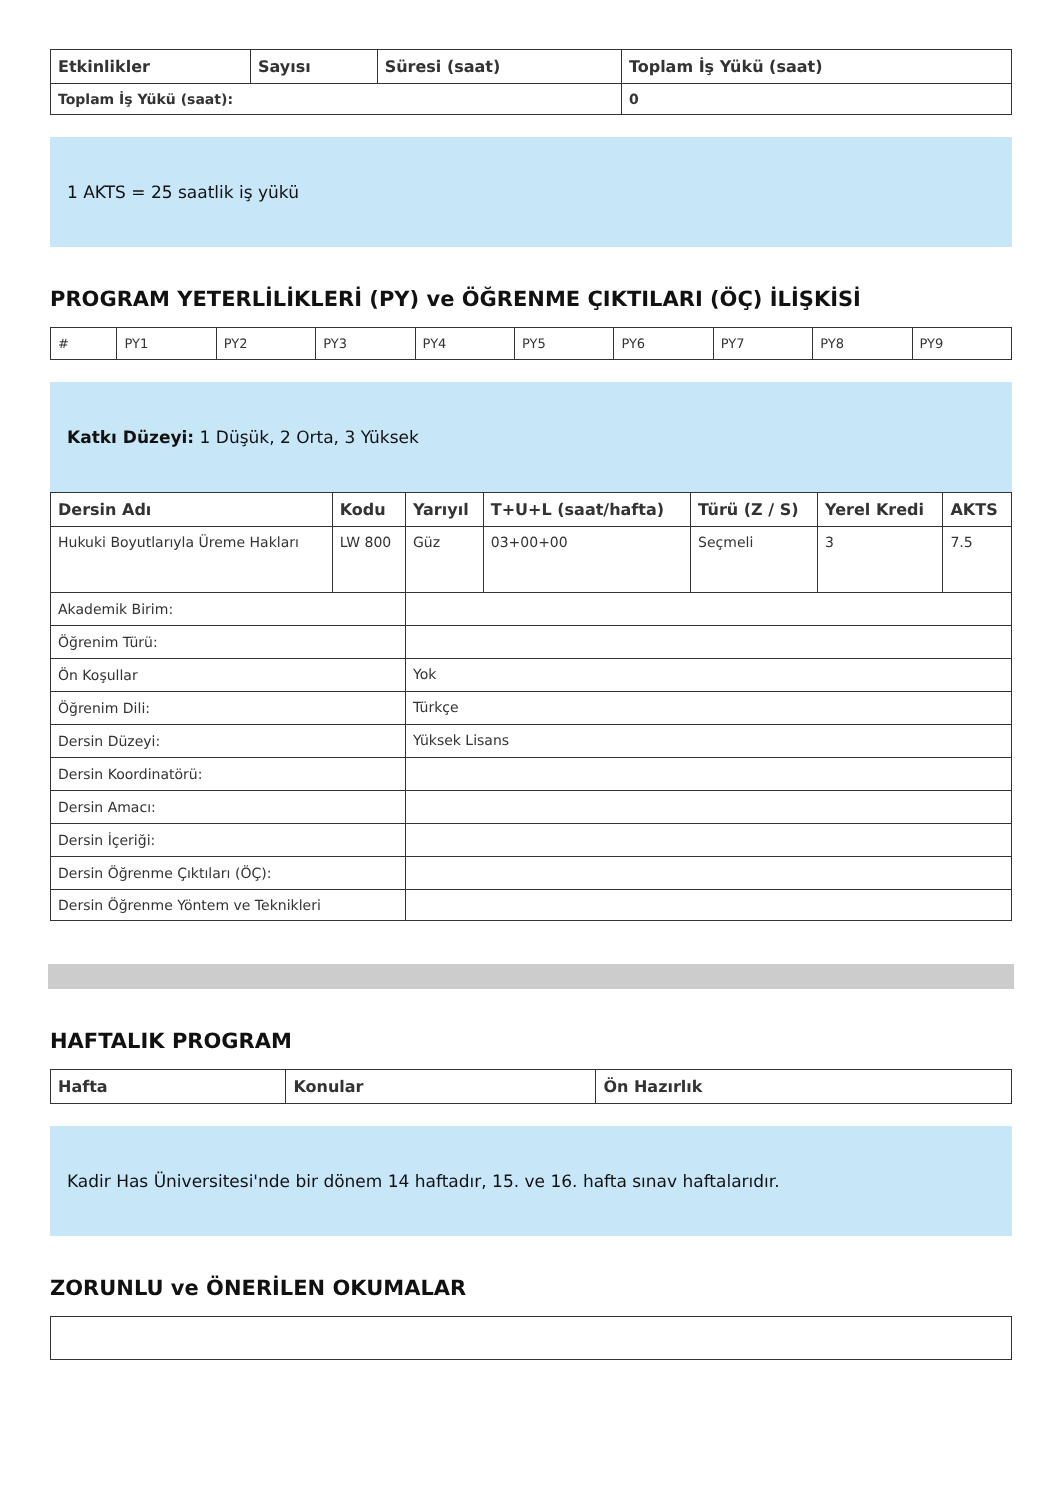| Etkinlikler | Sayısı | Süresi (saat) | Toplam İş Yükü (saat) |
| --- | --- | --- | --- |
| Toplam İş Yükü (saat): | | | 0 |
1 AKTS = 25 saatlik iş yükü
PROGRAM YETERLİLİKLERİ (PY) ve ÖĞRENME ÇIKTILARI (ÖÇ) İLİŞKİSİ
| # | PY1 | PY2 | PY3 | PY4 | PY5 | PY6 | PY7 | PY8 | PY9 |
Katkı Düzeyi: 1 Düşük, 2 Orta, 3 Yüksek
| Dersin Adı | Kodu | Yarıyıl | T+U+L (saat/hafta) | Türü (Z / S) | Yerel Kredi | AKTS |
| --- | --- | --- | --- | --- | --- | --- |
| Hukuki Boyutlarıyla Üreme Hakları | LW 800 | Güz | 03+00+00 | Seçmeli | 3 | 7.5 |
| Akademik Birim: | | | | | | |
| Öğrenim Türü: | | | | | | |
| Ön Koşullar | | Yok | | | | |
| Öğrenim Dili: | | Türkçe | | | | |
| Dersin Düzeyi: | | Yüksek Lisans | | | | |
| Dersin Koordinatörü: | | | | | | |
| Dersin Amacı: | | | | | | |
| Dersin İçeriği: | | | | | | |
| Dersin Öğrenme Çıktıları (ÖÇ): | | | | | | |
| Dersin Öğrenme Yöntem ve Teknikleri | | | | | | |
HAFTALIK PROGRAM
| Hafta | Konular | Ön Hazırlık |
| --- | --- | --- |
Kadir Has Üniversitesi'nde bir dönem 14 haftadır, 15. ve 16. hafta sınav haftalarıdır.
ZORUNLU ve ÖNERİLEN OKUMALAR